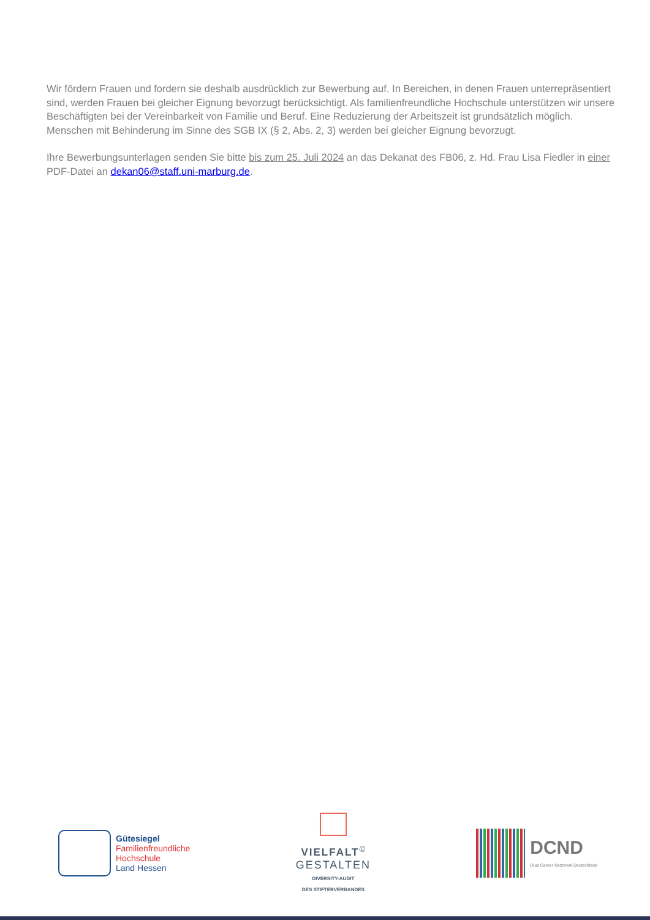Wir fördern Frauen und fordern sie deshalb ausdrücklich zur Bewerbung auf. In Bereichen, in denen Frauen unterre­präsentiert sind, werden Frauen bei gleicher Eignung bevorzugt berücksichtigt. Als familienfreundliche Hochschule unterstützen wir unsere Beschäftigten bei der Vereinbarkeit von Familie und Beruf. Eine Reduzierung der Arbeitszeit ist grundsätzlich möglich. Menschen mit Behinderung im Sinne des SGB IX (§ 2, Abs. 2, 3) werden bei gleicher Eig­nung bevorzugt.
Ihre Bewerbungsunterlagen senden Sie bitte bis zum 25. Juli 2024 an das Dekanat des FB06, z. Hd. Frau Lisa Fiedler in einer PDF-Datei an dekan06@staff.uni-marburg.de.
Gütesiegel
Familienfreundliche
Hochschule
Land Hessen
VIELFALT<sup>©</sup>
GESTALTEN
DIVERSITY-AUDIT
DES STIFTERVERBANDES
DCND
Dual Career Netzwerk Deutschland